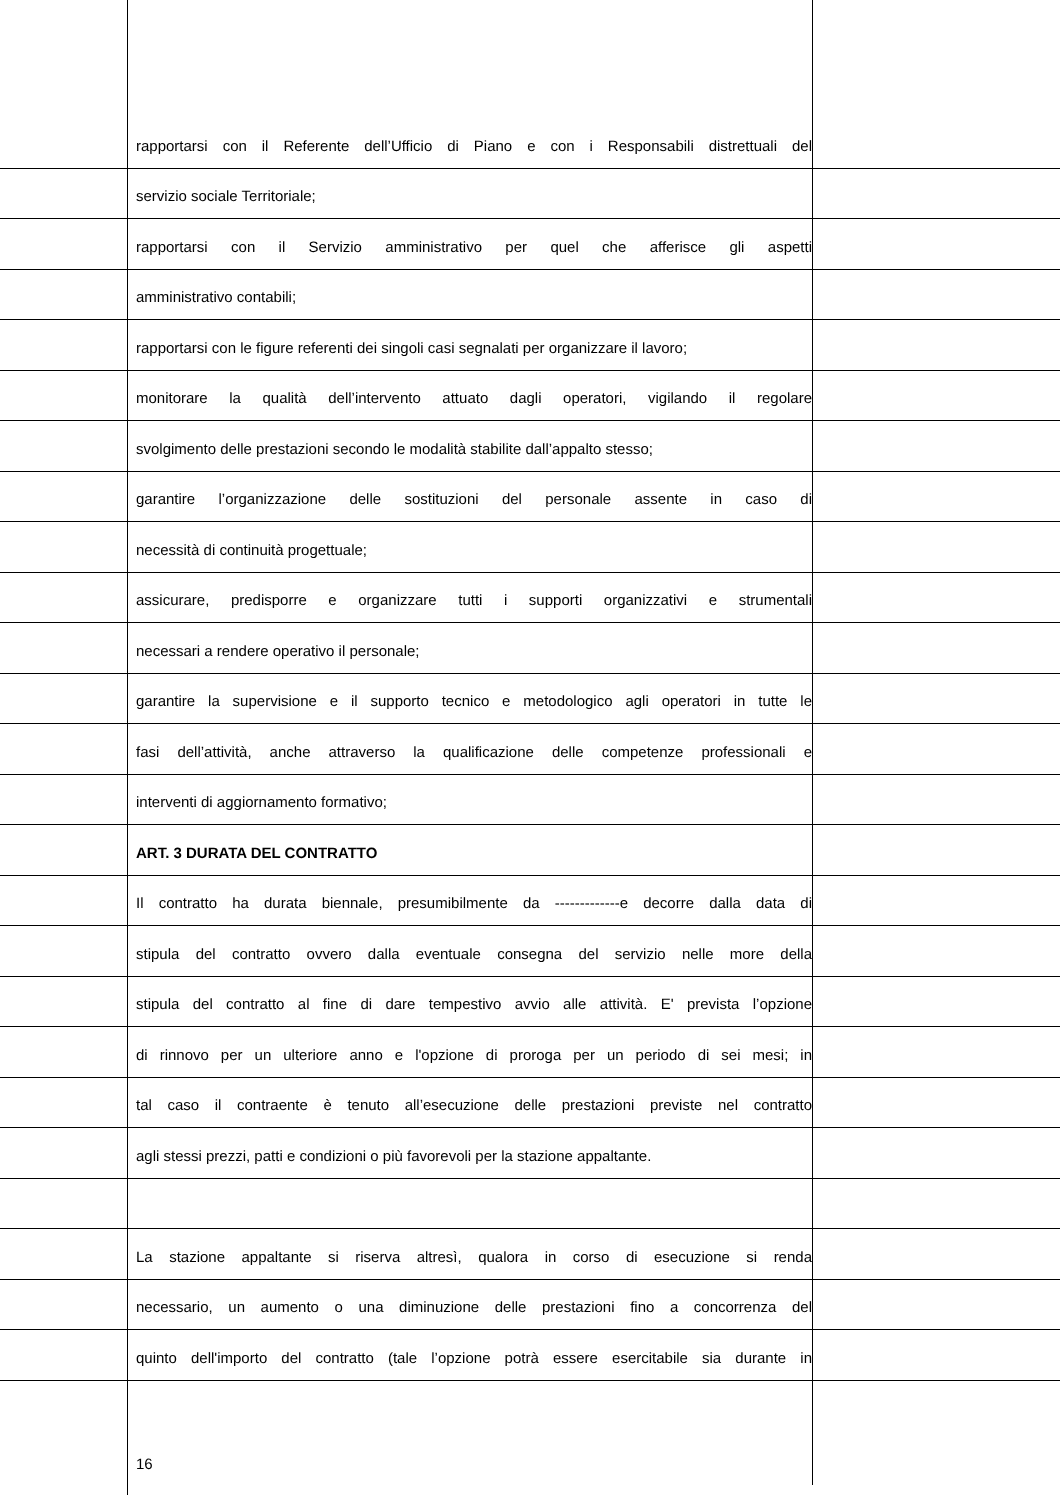rapportarsi con il Referente dell’Ufficio di Piano e con i Responsabili distrettuali del
servizio sociale Territoriale;
rapportarsi con il Servizio amministrativo per quel che afferisce gli aspetti
amministrativo contabili;
rapportarsi con le figure referenti dei singoli casi segnalati per organizzare il lavoro;
monitorare la qualità dell’intervento attuato dagli operatori, vigilando il regolare
svolgimento delle prestazioni secondo le modalità stabilite dall’appalto stesso;
garantire l’organizzazione delle sostituzioni del personale assente in caso di
necessità di continuità progettuale;
assicurare, predisporre e organizzare tutti i supporti organizzativi e strumentali
necessari a rendere operativo il personale;
garantire la supervisione e il supporto tecnico e metodologico agli operatori in tutte le
fasi dell’attività, anche attraverso la qualificazione delle competenze professionali e
interventi di aggiornamento formativo;
ART. 3 DURATA DEL CONTRATTO
Il contratto ha durata biennale, presumibilmente da -------------e decorre dalla data di
stipula del contratto ovvero dalla eventuale consegna del servizio nelle more della
stipula del contratto al fine di dare tempestivo avvio alle attività. E' prevista l’opzione
di rinnovo per un ulteriore anno e l'opzione di proroga per un periodo di sei mesi; in
tal caso il contraente è tenuto all’esecuzione delle prestazioni previste nel contratto
agli stessi prezzi, patti e condizioni o più favorevoli per la stazione appaltante.
La stazione appaltante si riserva altresì, qualora in corso di esecuzione si renda
necessario, un aumento o una diminuzione delle prestazioni fino a concorrenza del
quinto dell'importo del contratto (tale l’opzione potrà essere esercitabile sia durante in
16